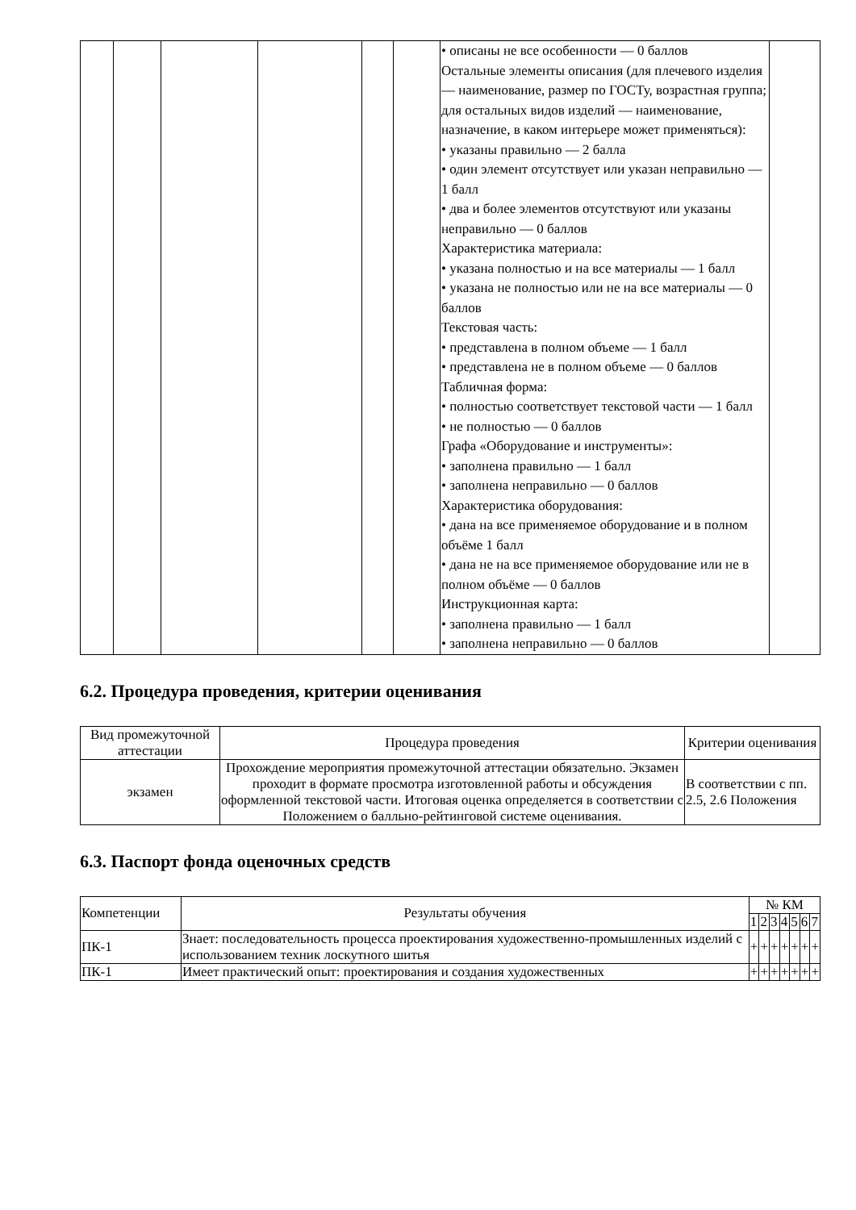| | | | | | | • описаны не все особенности — 0 баллов Остальные элементы описания (для плечевого изделия — наименование, размер по ГОСТу, возрастная группа; для остальных видов изделий — наименование, назначение, в каком интерьере может применяться): • указаны правильно — 2 балла • один элемент отсутствует или указан неправильно — 1 балл • два и более элементов отсутствуют или указаны неправильно — 0 баллов Характеристика материала: • указана полностью и на все материалы — 1 балл • указана не полностью или не на все материалы — 0 баллов Текстовая часть: • представлена в полном объеме — 1 балл • представлена не в полном объеме — 0 баллов Табличная форма: • полностью соответствует текстовой части — 1 балл • не полностью — 0 баллов Графа «Оборудование и инструменты»: • заполнена правильно — 1 балл • заполнена неправильно — 0 баллов Характеристика оборудования: • дана на все применяемое оборудование и в полном объёме 1 балл • дана не на все применяемое оборудование или не в полном объёме — 0 баллов Инструкционная карта: • заполнена правильно — 1 балл • заполнена неправильно — 0 баллов | |
6.2. Процедура проведения, критерии оценивания
| Вид промежуточной аттестации | Процедура проведения | Критерии оценивания |
| --- | --- | --- |
| экзамен | Прохождение мероприятия промежуточной аттестации обязательно. Экзамен проходит в формате просмотра изготовленной работы и обсуждения оформленной текстовой части. Итоговая оценка определяется в соответствии с Положением о балльно-рейтинговой системе оценивания. | В соответствии с пп. 2.5, 2.6 Положения |
6.3. Паспорт фонда оценочных средств
| Компетенции | Результаты обучения | № КМ | | | | | | |
| --- | --- | --- | --- | --- | --- | --- | --- | --- |
| | | 1 | 2 | 3 | 4 | 5 | 6 | 7 |
| ПК-1 | Знает: последовательность процесса проектирования художественно-промышленных изделий с использованием техник лоскутного шитья | + | + | + | + | + | + | + |
| ПК-1 | Имеет практический опыт: проектирования и создания художественных | + | + | + | + | + | + | + |